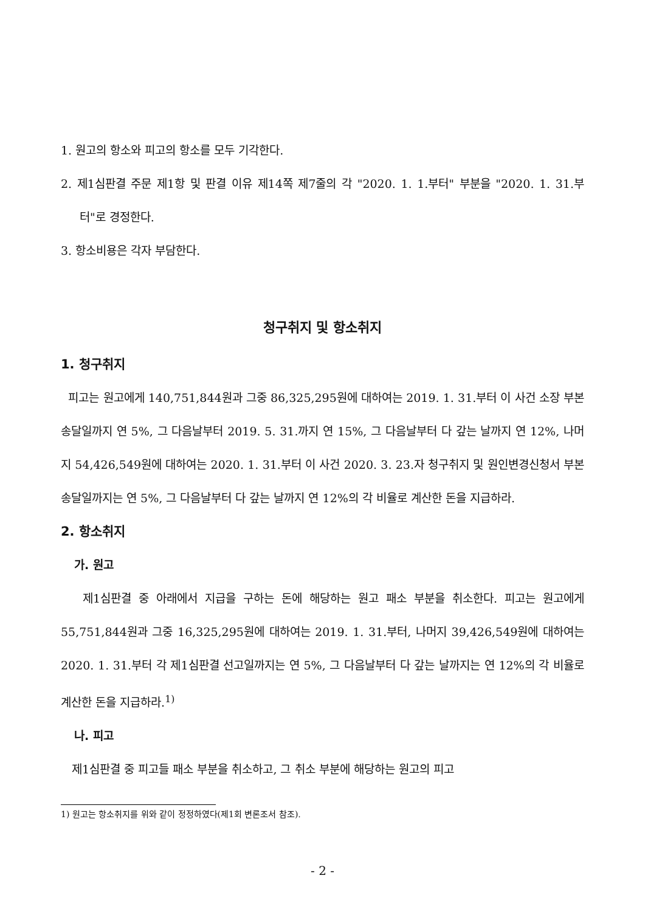1. 원고의 항소와 피고의 항소를 모두 기각한다.
2. 제1심판결 주문 제1항 및 판결 이유 제14쪽 제7줄의 각 "2020. 1. 1.부터" 부분을 "2020. 1. 31.부터"로 경정한다.
3. 항소비용은 각자 부담한다.
청구취지 및 항소취지
1. 청구취지
피고는 원고에게 140,751,844원과 그중 86,325,295원에 대하여는 2019. 1. 31.부터 이 사건 소장 부본 송달일까지 연 5%, 그 다음날부터 2019. 5. 31.까지 연 15%, 그 다음날부터 다 갚는 날까지 연 12%, 나머지 54,426,549원에 대하여는 2020. 1. 31.부터 이 사건 2020. 3. 23.자 청구취지 및 원인변경신청서 부본 송달일까지는 연 5%, 그 다음날부터 다 갚는 날까지 연 12%의 각 비율로 계산한 돈을 지급하라.
2. 항소취지
가. 원고
제1심판결 중 아래에서 지급을 구하는 돈에 해당하는 원고 패소 부분을 취소한다. 피고는 원고에게 55,751,844원과 그중 16,325,295원에 대하여는 2019. 1. 31.부터, 나머지 39,426,549원에 대하여는 2020. 1. 31.부터 각 제1심판결 선고일까지는 연 5%, 그 다음날부터 다 갚는 날까지는 연 12%의 각 비율로 계산한 돈을 지급하라.<sup>1)</sup>
나. 피고
제1심판결 중 피고들 패소 부분을 취소하고, 그 취소 부분에 해당하는 원고의 피고
1) 원고는 항소취지를 위와 같이 정정하였다(제1회 변론조서 참조).
- 2 -